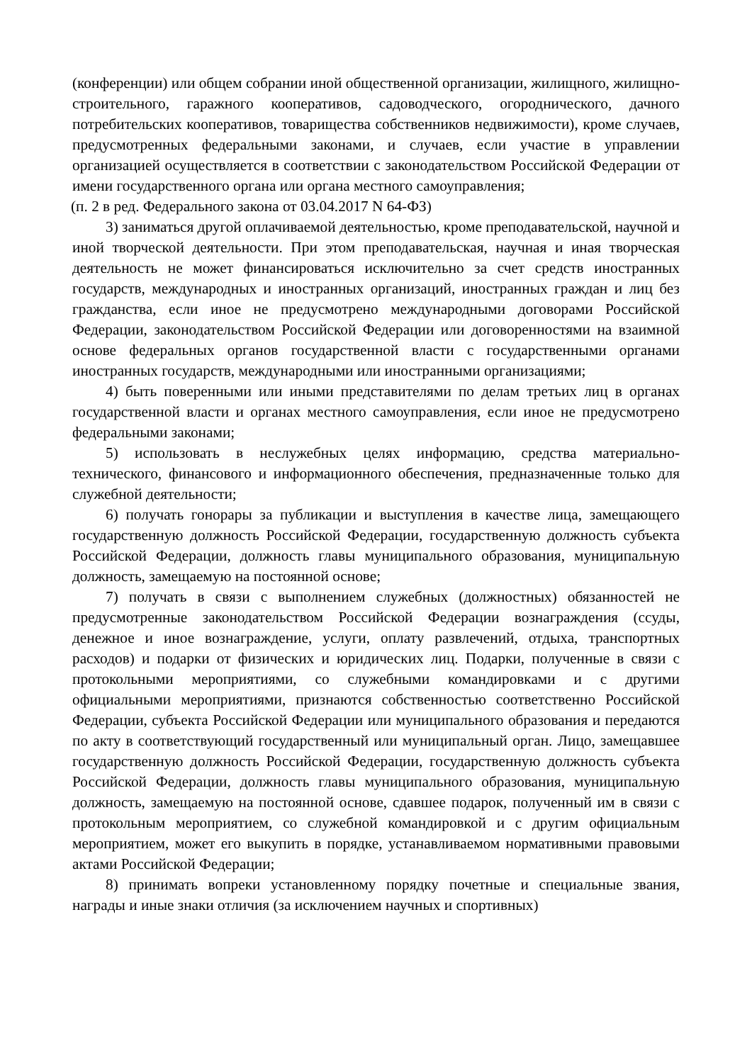(конференции) или общем собрании иной общественной организации, жилищного, жилищно-строительного, гаражного кооперативов, садоводческого, огороднического, дачного потребительских кооперативов, товарищества собственников недвижимости), кроме случаев, предусмотренных федеральными законами, и случаев, если участие в управлении организацией осуществляется в соответствии с законодательством Российской Федерации от имени государственного органа или органа местного самоуправления;
(п. 2 в ред. Федерального закона от 03.04.2017 N 64-ФЗ)
3) заниматься другой оплачиваемой деятельностью, кроме преподавательской, научной и иной творческой деятельности. При этом преподавательская, научная и иная творческая деятельность не может финансироваться исключительно за счет средств иностранных государств, международных и иностранных организаций, иностранных граждан и лиц без гражданства, если иное не предусмотрено международными договорами Российской Федерации, законодательством Российской Федерации или договоренностями на взаимной основе федеральных органов государственной власти с государственными органами иностранных государств, международными или иностранными организациями;
4) быть поверенными или иными представителями по делам третьих лиц в органах государственной власти и органах местного самоуправления, если иное не предусмотрено федеральными законами;
5) использовать в неслужебных целях информацию, средства материально-технического, финансового и информационного обеспечения, предназначенные только для служебной деятельности;
6) получать гонорары за публикации и выступления в качестве лица, замещающего государственную должность Российской Федерации, государственную должность субъекта Российской Федерации, должность главы муниципального образования, муниципальную должность, замещаемую на постоянной основе;
7) получать в связи с выполнением служебных (должностных) обязанностей не предусмотренные законодательством Российской Федерации вознаграждения (ссуды, денежное и иное вознаграждение, услуги, оплату развлечений, отдыха, транспортных расходов) и подарки от физических и юридических лиц. Подарки, полученные в связи с протокольными мероприятиями, со служебными командировками и с другими официальными мероприятиями, признаются собственностью соответственно Российской Федерации, субъекта Российской Федерации или муниципального образования и передаются по акту в соответствующий государственный или муниципальный орган. Лицо, замещавшее государственную должность Российской Федерации, государственную должность субъекта Российской Федерации, должность главы муниципального образования, муниципальную должность, замещаемую на постоянной основе, сдавшее подарок, полученный им в связи с протокольным мероприятием, со служебной командировкой и с другим официальным мероприятием, может его выкупить в порядке, устанавливаемом нормативными правовыми актами Российской Федерации;
8) принимать вопреки установленному порядку почетные и специальные звания, награды и иные знаки отличия (за исключением научных и спортивных)